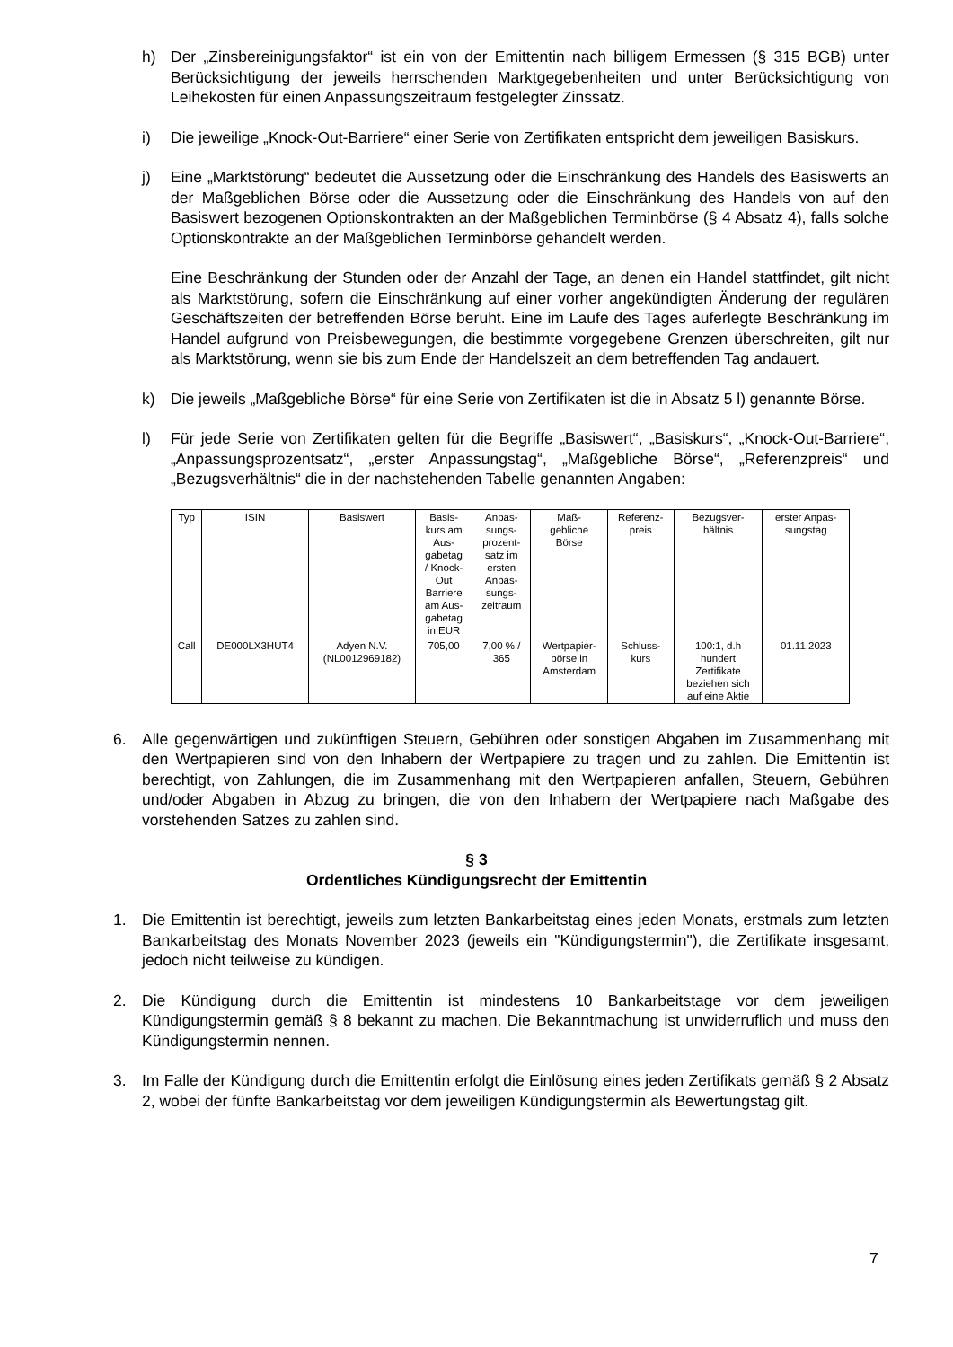h) Der „Zinsbereinigungsfaktor“ ist ein von der Emittentin nach billigem Ermessen (§ 315 BGB) unter Berücksichtigung der jeweils herrschenden Marktgegebenheiten und unter Berücksichtigung von Leihekosten für einen Anpassungszeitraum festgelegter Zinssatz.
i) Die jeweilige „Knock-Out-Barriere“ einer Serie von Zertifikaten entspricht dem jeweiligen Basiskurs.
j) Eine „Marktstörung“ bedeutet die Aussetzung oder die Einschränkung des Handels des Basiswerts an der Maßgeblichen Börse oder die Aussetzung oder die Einschränkung des Handels von auf den Basiswert bezogenen Optionskontrakten an der Maßgeblichen Terminbörse (§ 4 Absatz 4), falls solche Optionskontrakte an der Maßgeblichen Terminbörse gehandelt werden.
Eine Beschränkung der Stunden oder der Anzahl der Tage, an denen ein Handel stattfindet, gilt nicht als Marktstörung, sofern die Einschränkung auf einer vorher angekündigten Änderung der regulären Geschäftszeiten der betreffenden Börse beruht. Eine im Laufe des Tages auferlegte Beschränkung im Handel aufgrund von Preisbewegungen, die bestimmte vorgegebene Grenzen überschreiten, gilt nur als Marktstörung, wenn sie bis zum Ende der Handelszeit an dem betreffenden Tag andauert.
k) Die jeweils „Maßgebliche Börse“ für eine Serie von Zertifikaten ist die in Absatz 5 l) genannte Börse.
l) Für jede Serie von Zertifikaten gelten für die Begriffe „Basiswert“, „Basiskurs“, „Knock-Out-Barriere“, „Anpassungsprozentsatz“, „erster Anpassungstag“, „Maßgebliche Börse“, „Referenzpreis“ und „Bezugsverhältnis“ die in der nachstehenden Tabelle genannten Angaben:
| Typ | ISIN | Basiswert | Basis- kurs am Aus- gabetag / Knock- Out Barriere am Aus- gabetag in EUR | Anpas- sungs- prozent- satz im ersten Anpas- sungs- zeitraum | Maß- gebliche Börse | Referenz- preis | Bezugsver- hältnis | erster Anpas- sungstag |
| --- | --- | --- | --- | --- | --- | --- | --- | --- |
| Call | DE000LX3HUT4 | Adyen N.V. (NL0012969182) | 705,00 | 7,00 % / 365 | Wertpapier- börse in Amsterdam | Schluss- kurs | 100:1, d.h hundert Zertifikate beziehen sich auf eine Aktie | 01.11.2023 |
6. Alle gegenwärtigen und zukünftigen Steuern, Gebühren oder sonstigen Abgaben im Zusammenhang mit den Wertpapieren sind von den Inhabern der Wertpapiere zu tragen und zu zahlen. Die Emittentin ist berechtigt, von Zahlungen, die im Zusammenhang mit den Wertpapieren anfallen, Steuern, Gebühren und/oder Abgaben in Abzug zu bringen, die von den Inhabern der Wertpapiere nach Maßgabe des vorstehenden Satzes zu zahlen sind.
§ 3
Ordentliches Kündigungsrecht der Emittentin
1. Die Emittentin ist berechtigt, jeweils zum letzten Bankarbeitstag eines jeden Monats, erstmals zum letzten Bankarbeitstag des Monats November 2023 (jeweils ein "Kündigungstermin"), die Zertifikate insgesamt, jedoch nicht teilweise zu kündigen.
2. Die Kündigung durch die Emittentin ist mindestens 10 Bankarbeitstage vor dem jeweiligen Kündigungstermin gemäß § 8 bekannt zu machen. Die Bekanntmachung ist unwiderruflich und muss den Kündigungstermin nennen.
3. Im Falle der Kündigung durch die Emittentin erfolgt die Einlösung eines jeden Zertifikats gemäß § 2 Absatz 2, wobei der fünfte Bankarbeitstag vor dem jeweiligen Kündigungstermin als Bewertungstag gilt.
7